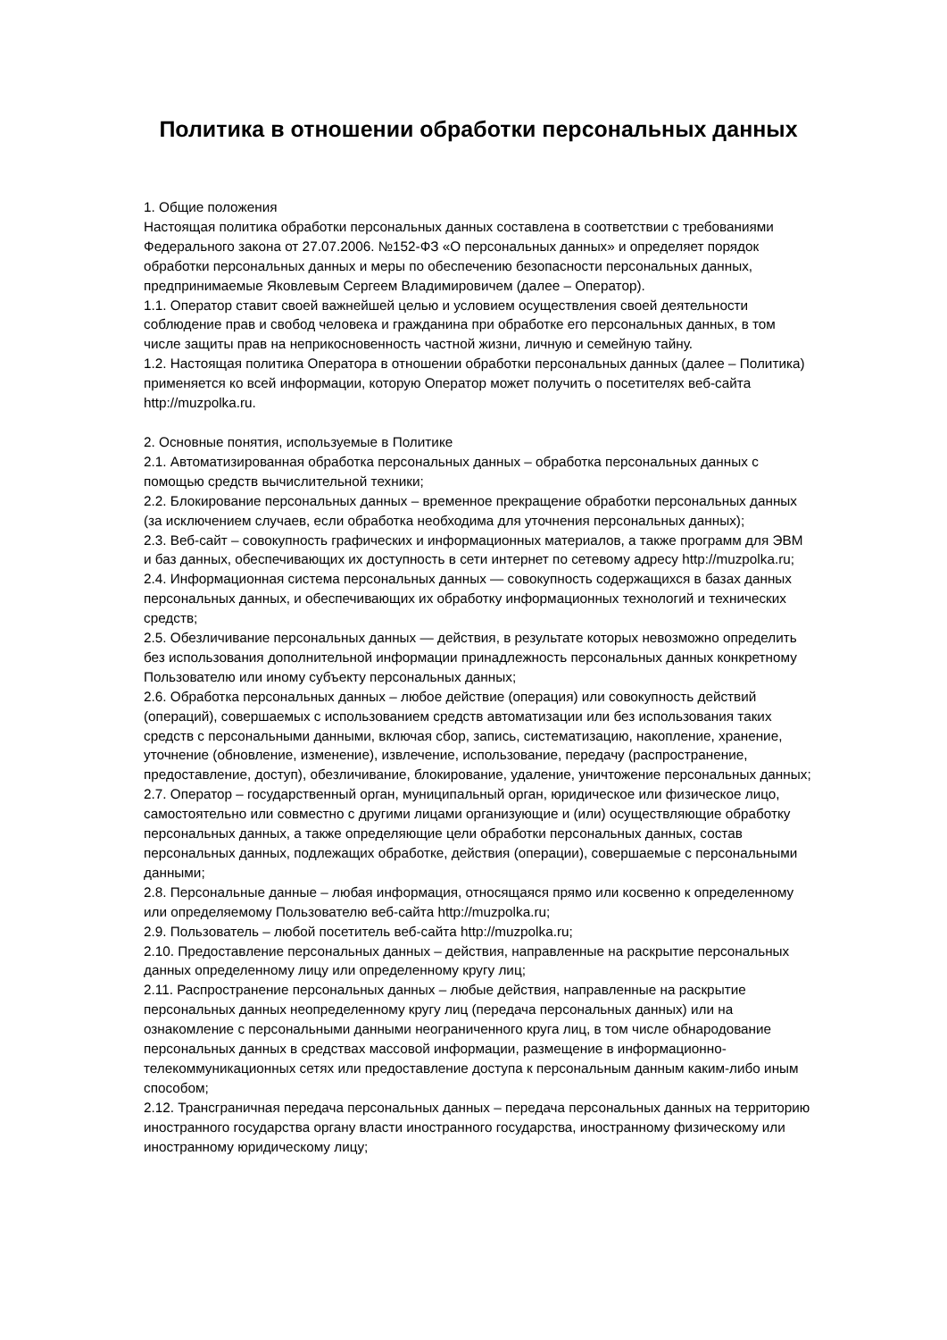Политика в отношении обработки персональных данных
1. Общие положения
Настоящая политика обработки персональных данных составлена в соответствии с требованиями Федерального закона от 27.07.2006. №152-ФЗ «О персональных данных» и определяет порядок обработки персональных данных и меры по обеспечению безопасности персональных данных, предпринимаемые Яковлевым Сергеем Владимировичем (далее – Оператор).
1.1. Оператор ставит своей важнейшей целью и условием осуществления своей деятельности соблюдение прав и свобод человека и гражданина при обработке его персональных данных, в том числе защиты прав на неприкосновенность частной жизни, личную и семейную тайну.
1.2. Настоящая политика Оператора в отношении обработки персональных данных (далее – Политика) применяется ко всей информации, которую Оператор может получить о посетителях веб-сайта http://muzpolka.ru.
2. Основные понятия, используемые в Политике
2.1. Автоматизированная обработка персональных данных – обработка персональных данных с помощью средств вычислительной техники;
2.2. Блокирование персональных данных – временное прекращение обработки персональных данных (за исключением случаев, если обработка необходима для уточнения персональных данных);
2.3. Веб-сайт – совокупность графических и информационных материалов, а также программ для ЭВМ и баз данных, обеспечивающих их доступность в сети интернет по сетевому адресу http://muzpolka.ru;
2.4. Информационная система персональных данных — совокупность содержащихся в базах данных персональных данных, и обеспечивающих их обработку информационных технологий и технических средств;
2.5. Обезличивание персональных данных — действия, в результате которых невозможно определить без использования дополнительной информации принадлежность персональных данных конкретному Пользователю или иному субъекту персональных данных;
2.6. Обработка персональных данных – любое действие (операция) или совокупность действий (операций), совершаемых с использованием средств автоматизации или без использования таких средств с персональными данными, включая сбор, запись, систематизацию, накопление, хранение, уточнение (обновление, изменение), извлечение, использование, передачу (распространение, предоставление, доступ), обезличивание, блокирование, удаление, уничтожение персональных данных;
2.7. Оператор – государственный орган, муниципальный орган, юридическое или физическое лицо, самостоятельно или совместно с другими лицами организующие и (или) осуществляющие обработку персональных данных, а также определяющие цели обработки персональных данных, состав персональных данных, подлежащих обработке, действия (операции), совершаемые с персональными данными;
2.8. Персональные данные – любая информация, относящаяся прямо или косвенно к определенному или определяемому Пользователю веб-сайта http://muzpolka.ru;
2.9. Пользователь – любой посетитель веб-сайта http://muzpolka.ru;
2.10. Предоставление персональных данных – действия, направленные на раскрытие персональных данных определенному лицу или определенному кругу лиц;
2.11. Распространение персональных данных – любые действия, направленные на раскрытие персональных данных неопределенному кругу лиц (передача персональных данных) или на ознакомление с персональными данными неограниченного круга лиц, в том числе обнародование персональных данных в средствах массовой информации, размещение в информационно-телекоммуникационных сетях или предоставление доступа к персональным данным каким-либо иным способом;
2.12. Трансграничная передача персональных данных – передача персональных данных на территорию иностранного государства органу власти иностранного государства, иностранному физическому или иностранному юридическому лицу;